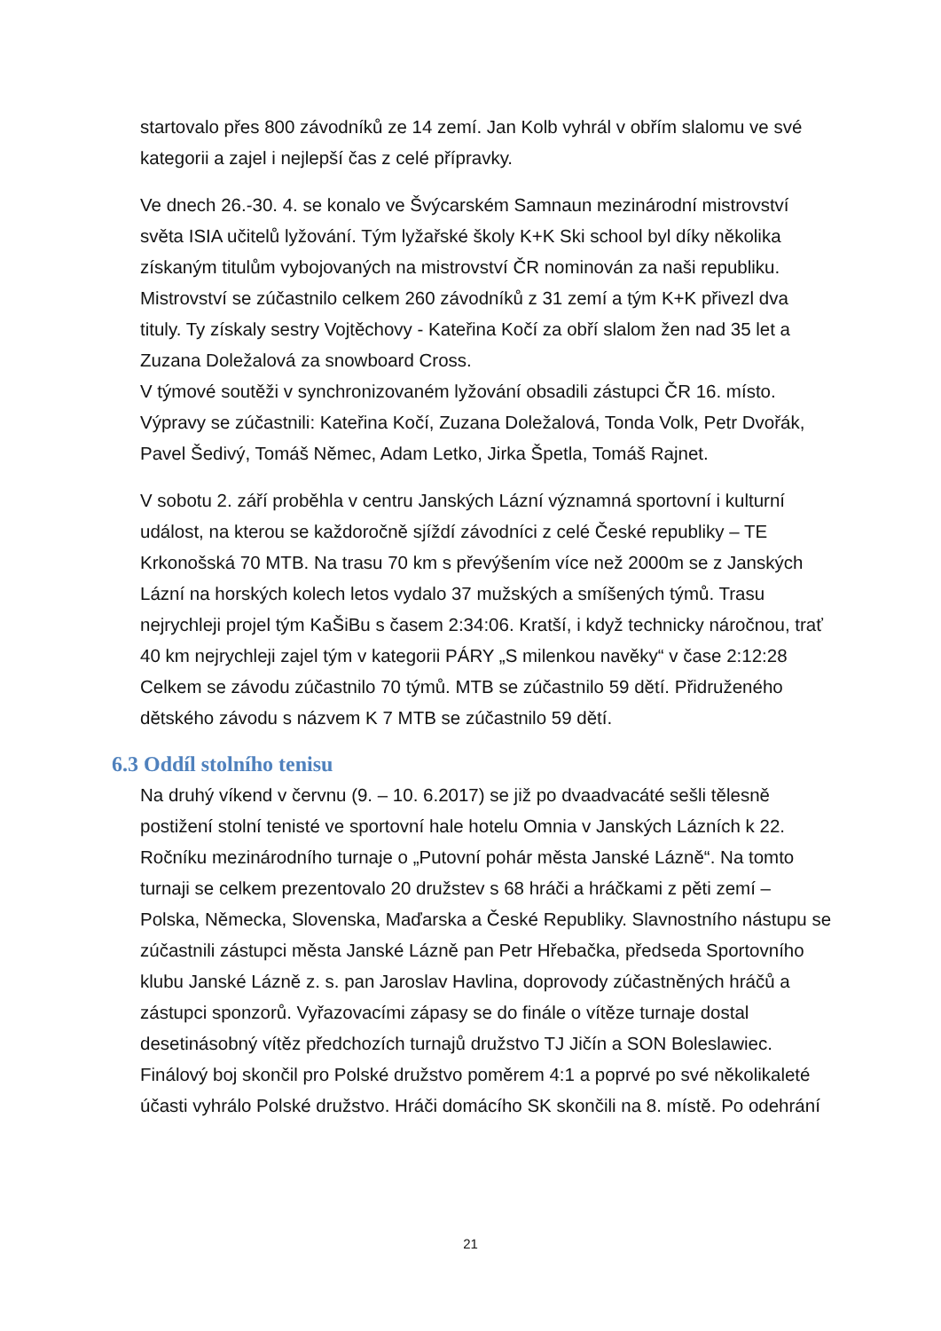startovalo přes 800 závodníků ze 14 zemí. Jan Kolb vyhrál v obřím slalomu ve své kategorii a zajel i nejlepší čas z celé přípravky.
Ve dnech 26.-30. 4. se konalo ve Švýcarském Samnaun mezinárodní mistrovství světa ISIA učitelů lyžování. Tým lyžařské školy K+K Ski school byl díky několika získaným titulům vybojovaných na mistrovství ČR nominován za naši republiku. Mistrovství se zúčastnilo celkem 260 závodníků z 31 zemí a tým K+K přivezl dva tituly. Ty získaly sestry Vojtěchovy - Kateřina Kočí za obří slalom žen nad 35 let a Zuzana Doležalová za snowboard Cross.
V týmové soutěži v synchronizovaném lyžování obsadili zástupci ČR 16. místo. Výpravy se zúčastnili: Kateřina Kočí, Zuzana Doležalová, Tonda Volk, Petr Dvořák, Pavel Šedivý, Tomáš Němec, Adam Letko, Jirka Špetla, Tomáš Rajnet.
V sobotu 2. září proběhla v centru Janských Lázní významná sportovní i kulturní událost, na kterou se každoročně sjíždí závodníci z celé České republiky – TE Krkonošská 70 MTB. Na trasu 70 km s převýšením více než 2000m se z Janských Lázní na horských kolech letos vydalo 37 mužských a smíšených týmů. Trasu nejrychleji projel tým KaŠiBu s časem 2:34:06. Kratší, i když technicky náročnou, trať 40 km nejrychleji zajel tým v kategorii PÁRY „S milenkou navěky“ v čase 2:12:28 Celkem se závodu zúčastnilo 70 týmů. MTB se zúčastnilo 59 dětí. Přidruženého dětského závodu s názvem K 7 MTB se zúčastnilo 59 dětí.
6.3 Oddíl stolního tenisu
Na druhý víkend v červnu (9. – 10. 6.2017) se již po dvaadvacáté sešli tělesně postižení stolní tenisté ve sportovní hale hotelu Omnia v Janských Lázních k 22. Ročníku mezinárodního turnaje o „Putovní pohár města Janské Lázně“. Na tomto turnaji se celkem prezentovalo 20 družstev s 68 hráči a hráčkami z pěti zemí – Polska, Německa, Slovenska, Maďarska a České Republiky. Slavnostního nástupu se zúčastnili zástupci města Janské Lázně pan Petr Hřebačka, předseda Sportovního klubu Janské Lázně z. s. pan Jaroslav Havlina, doprovody zúčastněných hráčů a zástupci sponzorů. Vyřazovacími zápasy se do finále o vítěze turnaje dostal desetinásobný vítěz předchozích turnajů družstvo TJ Jičín a SON Boleslawiec. Finálový boj skončil pro Polské družstvo poměrem 4:1 a poprvé po své několikaleté účasti vyhrálo Polské družstvo. Hráči domácího SK skončili na 8. místě. Po odehrání
21